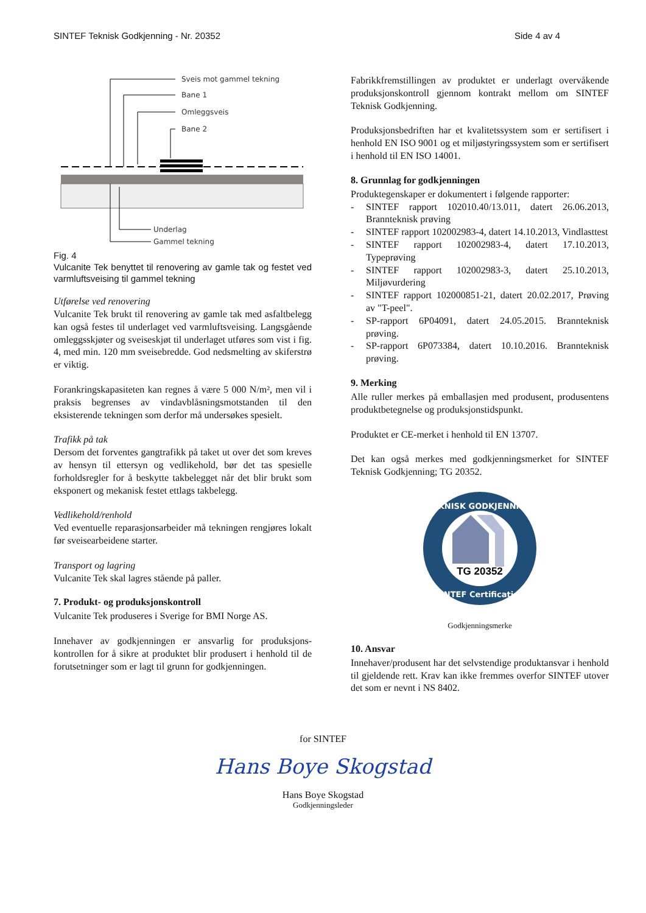SINTEF Teknisk Godkjenning - Nr. 20352 Side 4 av 4
Sveis mot gammel tekning
Bane 1
Omleggsveis
Bane 2
Underlag
Gammel tekning
Fig. 4
Vulcanite Tek benyttet til renovering av gamle tak og festet ved varmluftsveising til gammel tekning
Utførelse ved renovering
Vulcanite Tek brukt til renovering av gamle tak med asfaltbelegg kan også festes til underlaget ved varmluftsveising. Langsgående omleggsskjøter og sveiseskjøt til underlaget utføres som vist i fig. 4, med min. 120 mm sveisebredde. God nedsmelting av skiferstrø er viktig.
Forankringskapasiteten kan regnes å være 5 000 N/m², men vil i praksis begrenses av vindavblåsningsmotstanden til den eksisterende tekningen som derfor må undersøkes spesielt.
Trafikk på tak
Dersom det forventes gangtrafikk på taket ut over det som kreves av hensyn til ettersyn og vedlikehold, bør det tas spesielle forholdsregler for å beskytte takbelegget når det blir brukt som eksponert og mekanisk festet ettlags takbelegg.
Vedlikehold/renhold
Ved eventuelle reparasjonsarbeider må tekningen rengjøres lokalt før sveisearbeidene starter.
Transport og lagring
Vulcanite Tek skal lagres stående på paller.
7. Produkt- og produksjonskontroll
Vulcanite Tek produseres i Sverige for BMI Norge AS.
Innehaver av godkjenningen er ansvarlig for produksjons-kontrollen for å sikre at produktet blir produsert i henhold til de forutsetninger som er lagt til grunn for godkjenningen.
Fabrikkfremstillingen av produktet er underlagt overvåkende produksjonskontroll gjennom kontrakt mellom om SINTEF Teknisk Godkjenning.
Produksjonsbedriften har et kvalitetssystem som er sertifisert i henhold EN ISO 9001 og et miljøstyringssystem som er sertifisert i henhold til EN ISO 14001.
8. Grunnlag for godkjenningen
Produktegenskaper er dokumentert i følgende rapporter:
- SINTEF rapport 102010.40/13.011, datert 26.06.2013, Brannteknisk prøving
- SINTEF rapport 102002983-4, datert 14.10.2013, Vindlasttest
- SINTEF rapport 102002983-4, datert 17.10.2013, Typeprøving
- SINTEF rapport 102002983-3, datert 25.10.2013, Miljøvurdering
- SINTEF rapport 102000851-21, datert 20.02.2017, Prøving av "T-peel".
- SP-rapport 6P04091, datert 24.05.2015. Brannteknisk prøving.
- SP-rapport 6P073384, datert 10.10.2016. Brannteknisk prøving.
9. Merking
Alle ruller merkes på emballasjen med produsent, produsentens produktbetegnelse og produksjonstidspunkt.
Produktet er CE-merket i henhold til EN 13707.
Det kan også merkes med godkjenningsmerket for SINTEF Teknisk Godkjenning; TG 20352.
TG 20352
TEKNISK GODKJENNING
SINTEF Certification
Godkjenningsmerke
10. Ansvar
Innehaver/produsent har det selvstendige produktansvar i henhold til gjeldende rett. Krav kan ikke fremmes overfor SINTEF utover det som er nevnt i NS 8402.
for SINTEF
Hans Boye Skogstad
Hans Boye Skogstad
Godkjenningsleder